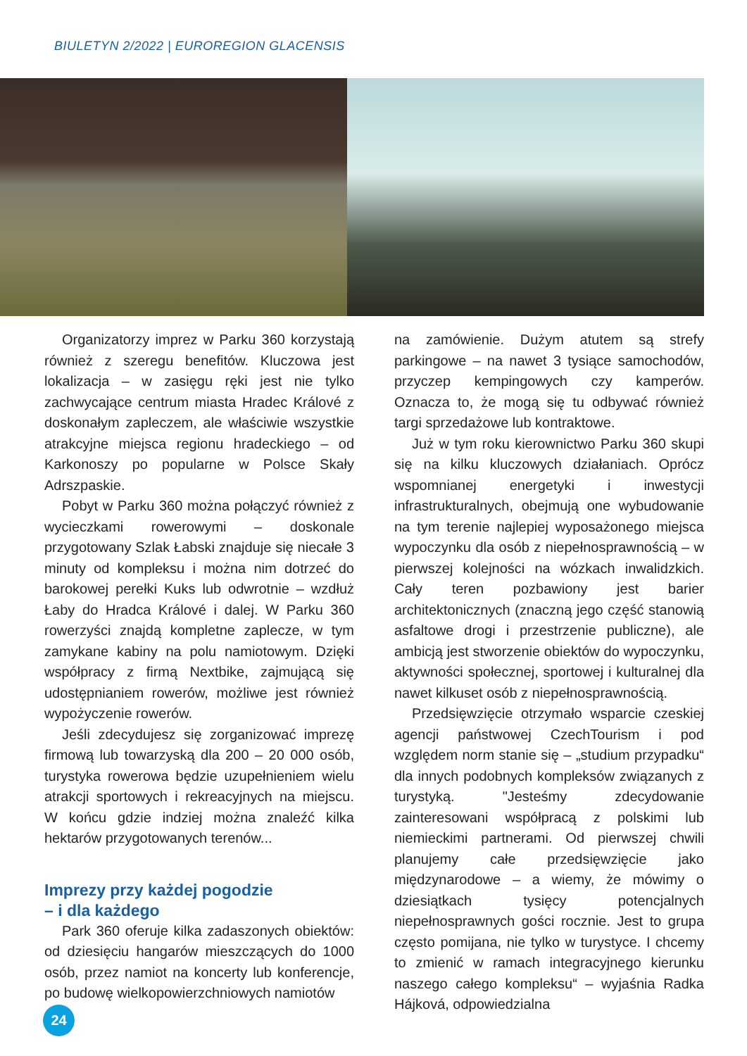BIULETYN 2/2022 | EUROREGION GLACENSIS
Organizatorzy imprez w Parku 360 korzystają również z szeregu benefitów. Kluczowa jest lokalizacja – w zasięgu ręki jest nie tylko zachwycające centrum miasta Hradec Králové z doskonałym zapleczem, ale właściwie wszystkie atrakcyjne miejsca regionu hradeckiego – od Karkonoszy po popularne w Polsce Skały Adrszpaskie.
Pobyt w Parku 360 można połączyć również z wycieczkami rowerowymi – doskonale przygotowany Szlak Łabski znajduje się niecałe 3 minuty od kompleksu i można nim dotrzeć do barokowej perełki Kuks lub odwrotnie – wzdłuż Łaby do Hradca Králové i dalej. W Parku 360 rowerzyści znajdą kompletne zaplecze, w tym zamykane kabiny na polu namiotowym. Dzięki współpracy z firmą Nextbike, zajmującą się udostępnianiem rowerów, możliwe jest również wypożyczenie rowerów.
Jeśli zdecydujesz się zorganizować imprezę firmową lub towarzyską dla 200 – 20 000 osób, turystyka rowerowa będzie uzupełnieniem wielu atrakcji sportowych i rekreacyjnych na miejscu. W końcu gdzie indziej można znaleźć kilka hektarów przygotowanych terenów...
Imprezy przy każdej pogodzie
– i dla każdego
Park 360 oferuje kilka zadaszonych obiektów: od dziesięciu hangarów mieszczących do 1000 osób, przez namiot na koncerty lub konferencje, po budowę wielkopowierzchniowych namiotów
na zamówienie. Dużym atutem są strefy parkingowe – na nawet 3 tysiące samochodów, przyczep kempingowych czy kamperów. Oznacza to, że mogą się tu odbywać również targi sprzedażowe lub kontraktowe.
Już w tym roku kierownictwo Parku 360 skupi się na kilku kluczowych działaniach. Oprócz wspomnianej energetyki i inwestycji infrastrukturalnych, obejmują one wybudowanie na tym terenie najlepiej wyposażonego miejsca wypoczynku dla osób z niepełnosprawnością – w pierwszej kolejności na wózkach inwalidzkich. Cały teren pozbawiony jest barier architektonicznych (znaczną jego część stanowią asfaltowe drogi i przestrzenie publiczne), ale ambicją jest stworzenie obiektów do wypoczynku, aktywności społecznej, sportowej i kulturalnej dla nawet kilkuset osób z niepełnosprawnością.
Przedsięwzięcie otrzymało wsparcie czeskiej agencji państwowej CzechTourism i pod względem norm stanie się – „studium przypadku“ dla innych podobnych kompleksów związanych z turystyką. "Jesteśmy zdecydowanie zainteresowani współpracą z polskimi lub niemieckimi partnerami. Od pierwszej chwili planujemy całe przedsięwzięcie jako międzynarodowe – a wiemy, że mówimy o dziesiątkach tysięcy potencjalnych niepełnosprawnych gości rocznie. Jest to grupa często pomijana, nie tylko w turystyce. I chcemy to zmienić w ramach integracyjnego kierunku naszego całego kompleksu“ – wyjaśnia Radka Hájková, odpowiedzialna
24